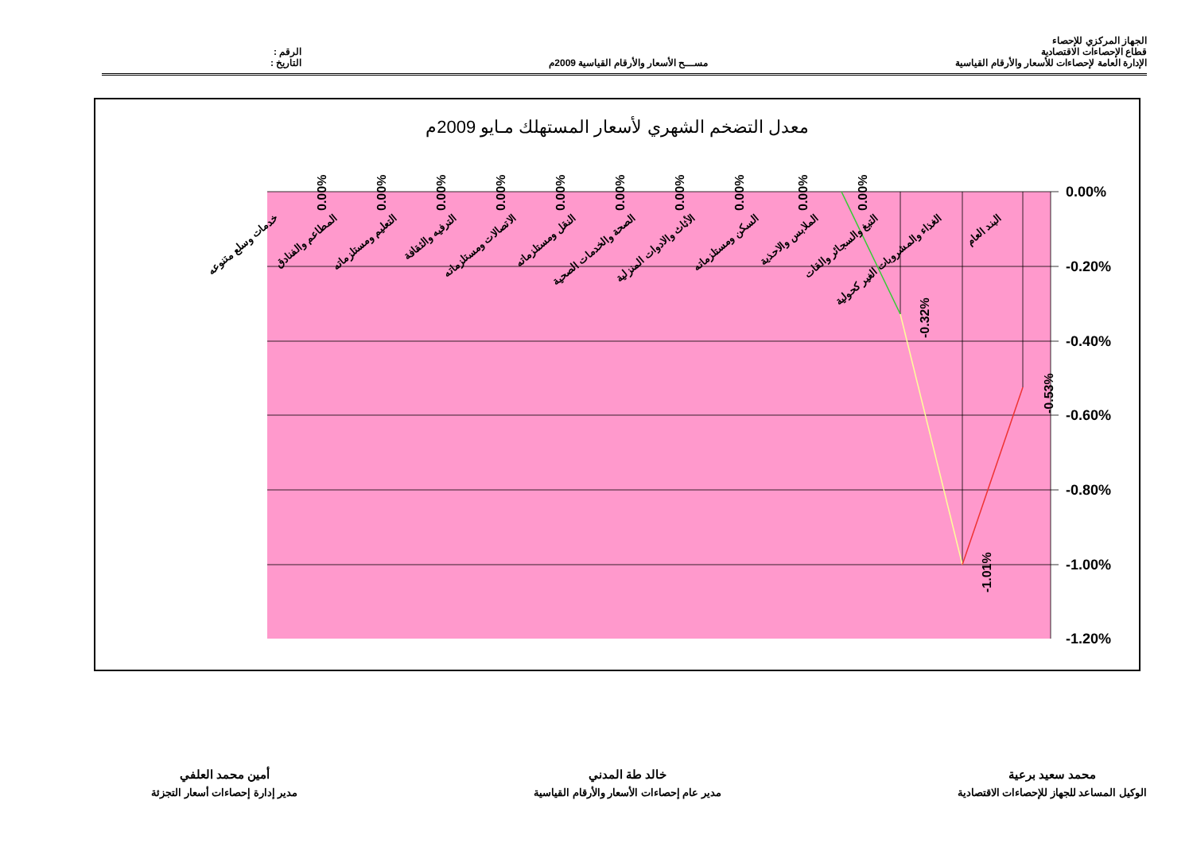الجهاز المركزي للإحصاء
قطاع الإحصاءات الاقتصادية
الإدارة العامة لإحصاءات للأسعار والأرقام القياسية
مســـح الأسعار والأرقام القياسية 2009م
الرقم :
التاريخ :
معدل التضخم الشهري لأسعار المستهلك مـايو 2009م
0.00%
-0.20%
-0.40%
-0.60%
-0.80%
-1.00%
-1.20%
0.00%
0.00%
0.00%
0.00%
0.00%
0.00%
0.00%
0.00%
0.00%
0.00%
-0.32%
-1.01%
-0.53%
خدمات وسلع متنوعه
المطاعم والفنادق
التعليم ومستلزماته
الترفيه والثقافة
الاتصالات ومستلزماته
النقل ومستلزماته
الصحة والخدمات الصحية
الأثاث والادوات المنزلية
السكن ومستلزماته
الملابس والاحذية
التبغ والسجائر والقات
الغذاء والمشروبات الغير كحولية
البند العام
أمين محمد العلفي
مدير إدارة إحصاءات أسعار التجزئة
خالد طة المدني
مدير عام إحصاءات الأسعار والأرقام القياسية
محمد سعيد برعية
الوكيل المساعد للجهاز للإحصاءات الاقتصادية